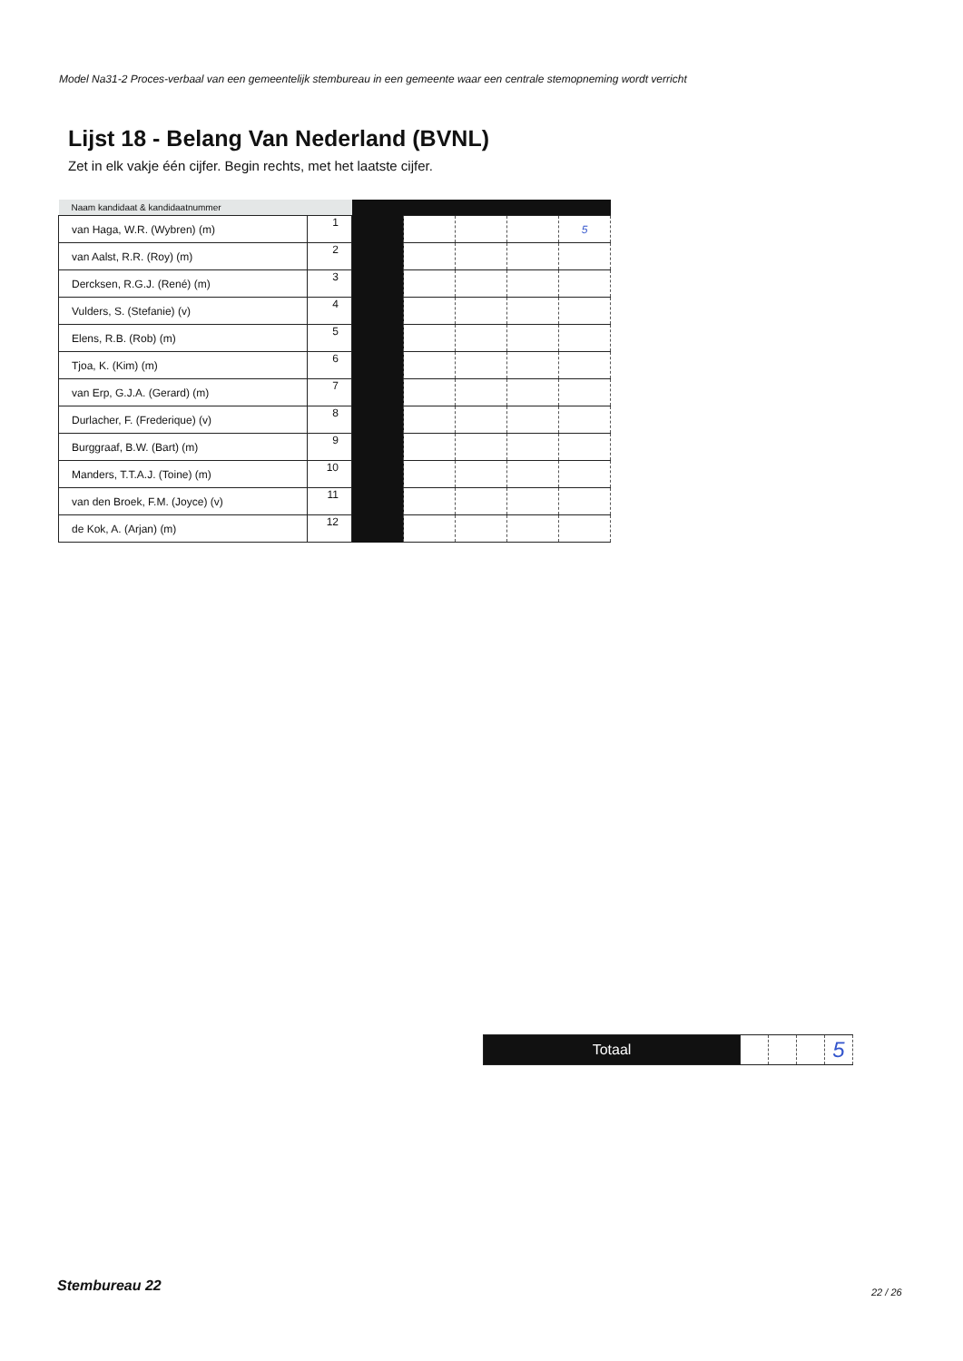Model Na31-2 Proces-verbaal van een gemeentelijk stembureau in een gemeente waar een centrale stemopneming wordt verricht
Lijst 18 - Belang Van Nederland (BVNL)
Zet in elk vakje één cijfer. Begin rechts, met het laatste cijfer.
| Naam kandidaat & kandidaatnummer | | | | | | |
| --- | --- | --- | --- | --- | --- | --- |
| van Haga, W.R. (Wybren) (m) | 1 | | | | | 5 |
| van Aalst, R.R. (Roy) (m) | 2 | | | | | |
| Dercksen, R.G.J. (René) (m) | 3 | | | | | |
| Vulders, S. (Stefanie) (v) | 4 | | | | | |
| Elens, R.B. (Rob) (m) | 5 | | | | | |
| Tjoa, K. (Kim) (m) | 6 | | | | | |
| van Erp, G.J.A. (Gerard) (m) | 7 | | | | | |
| Durlacher, F. (Frederique) (v) | 8 | | | | | |
| Burggraaf, B.W. (Bart) (m) | 9 | | | | | |
| Manders, T.T.A.J. (Toine) (m) | 10 | | | | | |
| van den Broek, F.M. (Joyce) (v) | 11 | | | | | |
| de Kok, A. (Arjan) (m) | 12 | | | | | |
| Totaal | | | | 5 |
Stembureau 22 22 / 26